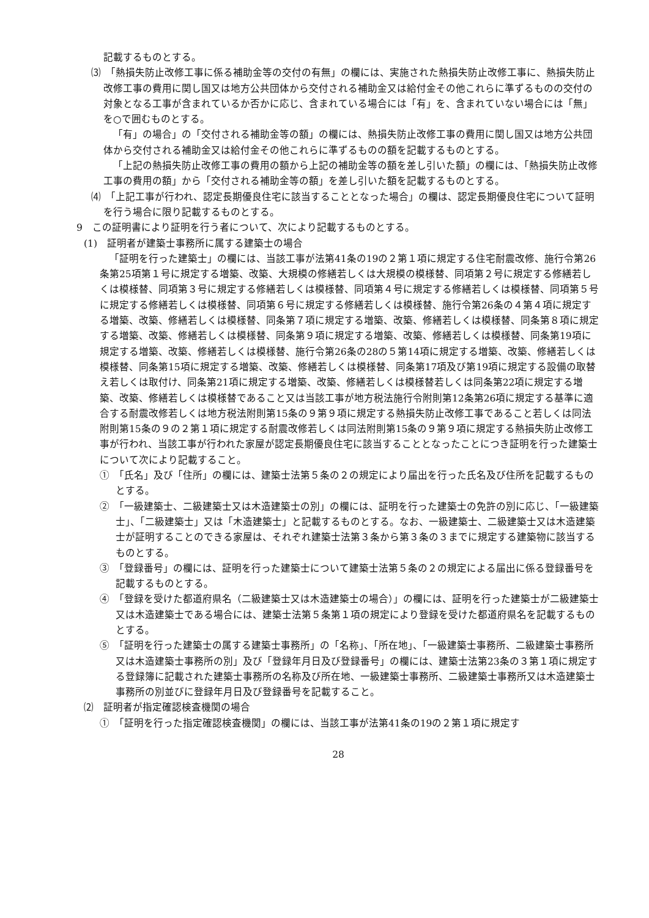記載するものとする。
⑶　「熱損失防止改修工事に係る補助金等の交付の有無」の欄には、実施された熱損失防止改修工事に、熱損失防止改修工事の費用に関し国又は地方公共団体から交付される補助金又は給付金その他これらに準ずるものの交付の対象となる工事が含まれているか否かに応じ、含まれている場合には「有」を、含まれていない場合には「無」を○で囲むものとする。
「有」の場合」の「交付される補助金等の額」の欄には、熱損失防止改修工事の費用に関し国又は地方公共団体から交付される補助金又は給付金その他これらに準ずるものの額を記載するものとする。
「上記の熱損失防止改修工事の費用の額から上記の補助金等の額を差し引いた額」の欄には、「熱損失防止改修工事の費用の額」から「交付される補助金等の額」を差し引いた額を記載するものとする。
⑷　「上記工事が行われ、認定長期優良住宅に該当することとなった場合」の欄は、認定長期優良住宅について証明を行う場合に限り記載するものとする。
9　この証明書により証明を行う者について、次により記載するものとする。
(1)　証明者が建築士事務所に属する建築士の場合
「証明を行った建築士」の欄には、当該工事が法第41条の19の２第１項に規定する住宅耐震改修、施行令第26条第25項第１号に規定する増築、改築、大規模の修繕若しくは大規模の模様替、同項第２号に規定する修繕若しくは模様替、同項第３号に規定する修繕若しくは模様替、同項第４号に規定する修繕若しくは模様替、同項第５号に規定する修繕若しくは模様替、同項第６号に規定する修繕若しくは模様替、施行令第26条の４第４項に規定する増築、改築、修繕若しくは模様替、同条第７項に規定する増築、改築、修繕若しくは模様替、同条第８項に規定する増築、改築、修繕若しくは模様替、同条第９項に規定する増築、改築、修繕若しくは模様替、同条第19項に規定する増築、改築、修繕若しくは模様替、施行令第26条の28の５第14項に規定する増築、改築、修繕若しくは模様替、同条第15項に規定する増築、改築、修繕若しくは模様替、同条第17項及び第19項に規定する設備の取替え若しくは取付け、同条第21項に規定する増築、改築、修繕若しくは模様替若しくは同条第22項に規定する増築、改築、修繕若しくは模様替であること又は当該工事が地方税法施行令附則第12条第26項に規定する基準に適合する耐震改修若しくは地方税法附則第15条の９第９項に規定する熱損失防止改修工事であること若しくは同法附則第15条の９の２第１項に規定する耐震改修若しくは同法附則第15条の９第９項に規定する熱損失防止改修工事が行われ、当該工事が行われた家屋が認定長期優良住宅に該当することとなったことにつき証明を行った建築士について次により記載すること。
①　「氏名」及び「住所」の欄には、建築士法第５条の２の規定により届出を行った氏名及び住所を記載するものとする。
②　「一級建築士、二級建築士又は木造建築士の別」の欄には、証明を行った建築士の免許の別に応じ、「一級建築士」、「二級建築士」又は「木造建築士」と記載するものとする。なお、一級建築士、二級建築士又は木造建築士が証明することのできる家屋は、それぞれ建築士法第３条から第３条の３までに規定する建築物に該当するものとする。
③　「登録番号」の欄には、証明を行った建築士について建築士法第５条の２の規定による届出に係る登録番号を記載するものとする。
④　「登録を受けた都道府県名（二級建築士又は木造建築士の場合）」の欄には、証明を行った建築士が二級建築士又は木造建築士である場合には、建築士法第５条第１項の規定により登録を受けた都道府県名を記載するものとする。
⑤　「証明を行った建築士の属する建築士事務所」の「名称」、「所在地」、「一級建築士事務所、二級建築士事務所又は木造建築士事務所の別」及び「登録年月日及び登録番号」の欄には、建築士法第23条の３第１項に規定する登録簿に記載された建築士事務所の名称及び所在地、一級建築士事務所、二級建築士事務所又は木造建築士事務所の別並びに登録年月日及び登録番号を記載すること。
⑵　証明者が指定確認検査機関の場合
①　「証明を行った指定確認検査機関」の欄には、当該工事が法第41条の19の２第１項に規定す
28